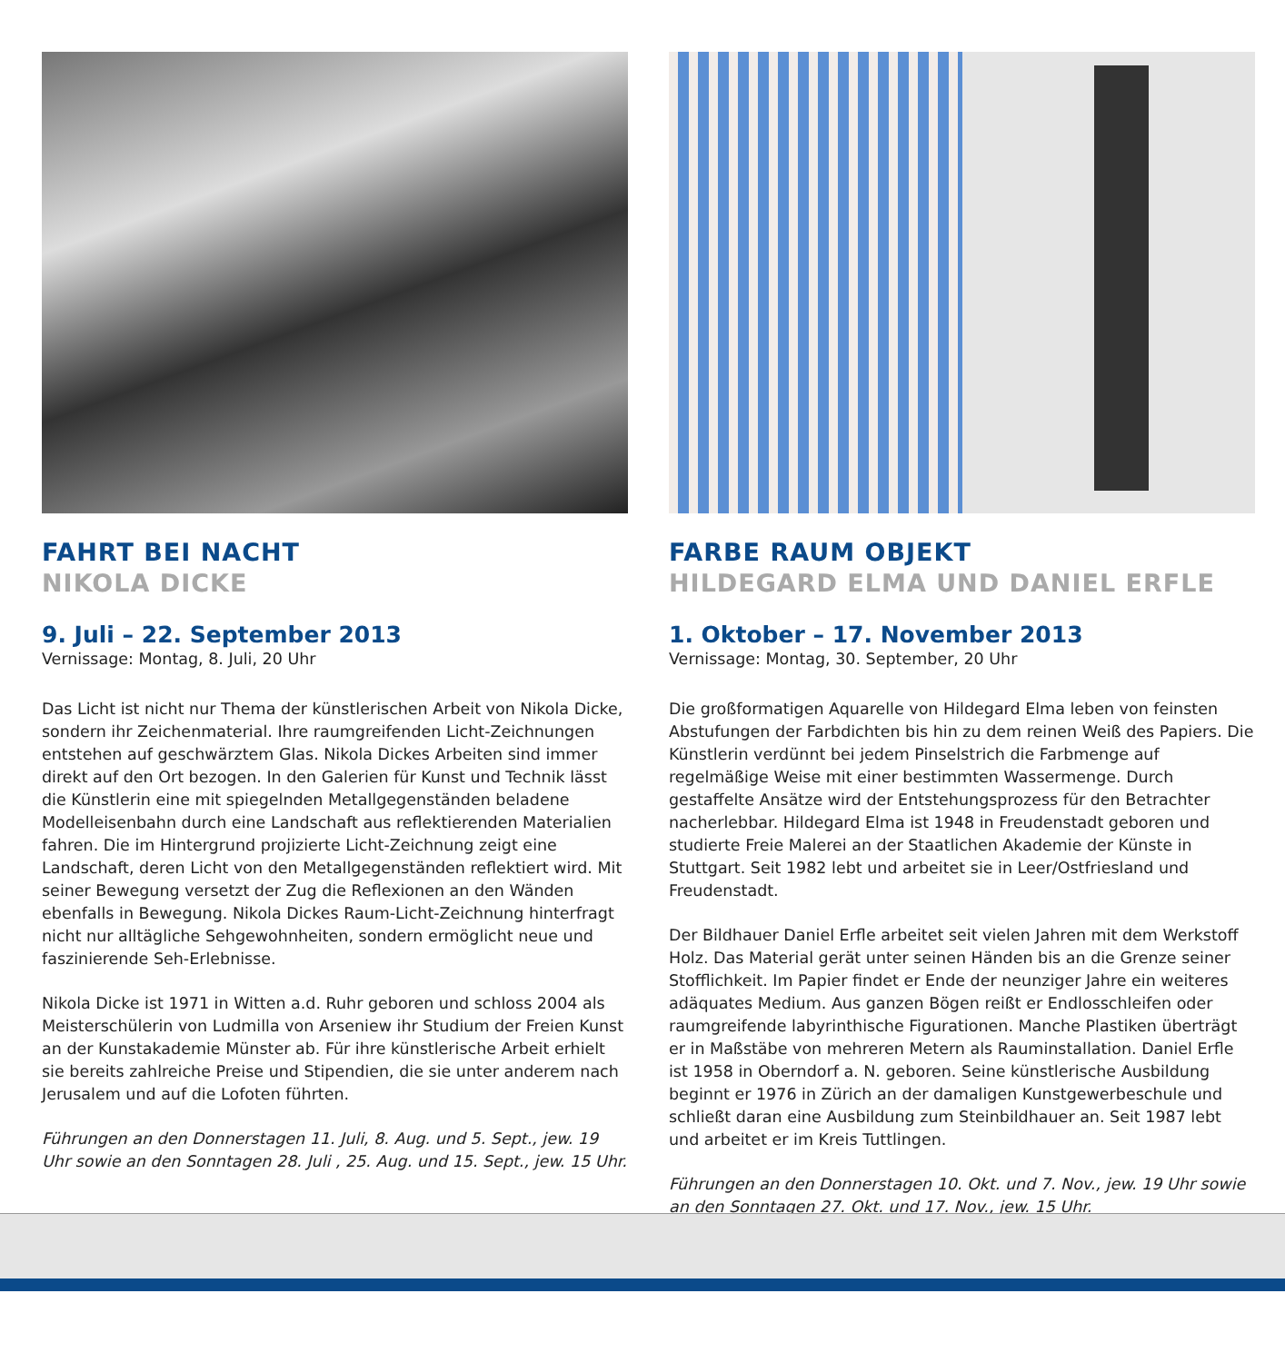FAHRT BEI NACHT
NIKOLA DICKE
9. Juli – 22. September 2013
Vernissage: Montag, 8. Juli, 20 Uhr
Das Licht ist nicht nur Thema der künstlerischen Arbeit von Nikola Dicke, sondern ihr Zeichenmaterial. Ihre raumgreifenden Licht-Zeichnungen entstehen auf geschwärztem Glas. Nikola Dickes Arbeiten sind immer direkt auf den Ort bezogen. In den Galerien für Kunst und Technik lässt die Künstlerin eine mit spiegelnden Metallgegenständen beladene Modelleisenbahn durch eine Landschaft aus reflektierenden Materialien fahren. Die im Hintergrund projizierte Licht-Zeichnung zeigt eine Landschaft, deren Licht von den Metallgegenständen reflektiert wird. Mit seiner Bewegung versetzt der Zug die Reflexionen an den Wänden ebenfalls in Bewegung. Nikola Dickes Raum-Licht-Zeichnung hinterfragt nicht nur alltägliche Sehgewohnheiten, sondern ermöglicht neue und faszinierende Seh-Erlebnisse.
Nikola Dicke ist 1971 in Witten a.d. Ruhr geboren und schloss 2004 als Meisterschülerin von Ludmilla von Arseniew ihr Studium der Freien Kunst an der Kunstakademie Münster ab. Für ihre künstlerische Arbeit erhielt sie bereits zahlreiche Preise und Stipendien, die sie unter anderem nach Jerusalem und auf die Lofoten führten.
Führungen an den Donnerstagen 11. Juli, 8. Aug. und 5. Sept., jew. 19 Uhr sowie an den Sonntagen 28. Juli , 25. Aug. und 15. Sept., jew. 15 Uhr.
FARBE RAUM OBJEKT
HILDEGARD ELMA UND DANIEL ERFLE
1. Oktober – 17. November 2013
Vernissage: Montag, 30. September, 20 Uhr
Die großformatigen Aquarelle von Hildegard Elma leben von feinsten Abstufungen der Farbdichten bis hin zu dem reinen Weiß des Papiers. Die Künstlerin verdünnt bei jedem Pinselstrich die Farbmenge auf regelmäßige Weise mit einer bestimmten Wassermenge. Durch gestaffelte Ansätze wird der Entstehungsprozess für den Betrachter nacherlebbar. Hildegard Elma ist 1948 in Freudenstadt geboren und studierte Freie Malerei an der Staatlichen Akademie der Künste in Stuttgart. Seit 1982 lebt und arbeitet sie in Leer/Ostfriesland und Freudenstadt.
Der Bildhauer Daniel Erfle arbeitet seit vielen Jahren mit dem Werkstoff Holz. Das Material gerät unter seinen Händen bis an die Grenze seiner Stofflichkeit. Im Papier findet er Ende der neunziger Jahre ein weiteres adäquates Medium. Aus ganzen Bögen reißt er Endlosschleifen oder raumgreifende labyrinthische Figurationen. Manche Plastiken überträgt er in Maßstäbe von mehreren Metern als Rauminstallation. Daniel Erfle ist 1958 in Oberndorf a. N. geboren. Seine künstlerische Ausbildung beginnt er 1976 in Zürich an der damaligen Kunstgewerbeschule und schließt daran eine Ausbildung zum Steinbildhauer an. Seit 1987 lebt und arbeitet er im Kreis Tuttlingen.
Führungen an den Donnerstagen 10. Okt. und 7. Nov., jew. 19 Uhr sowie an den Sonntagen 27. Okt. und 17. Nov., jew. 15 Uhr.